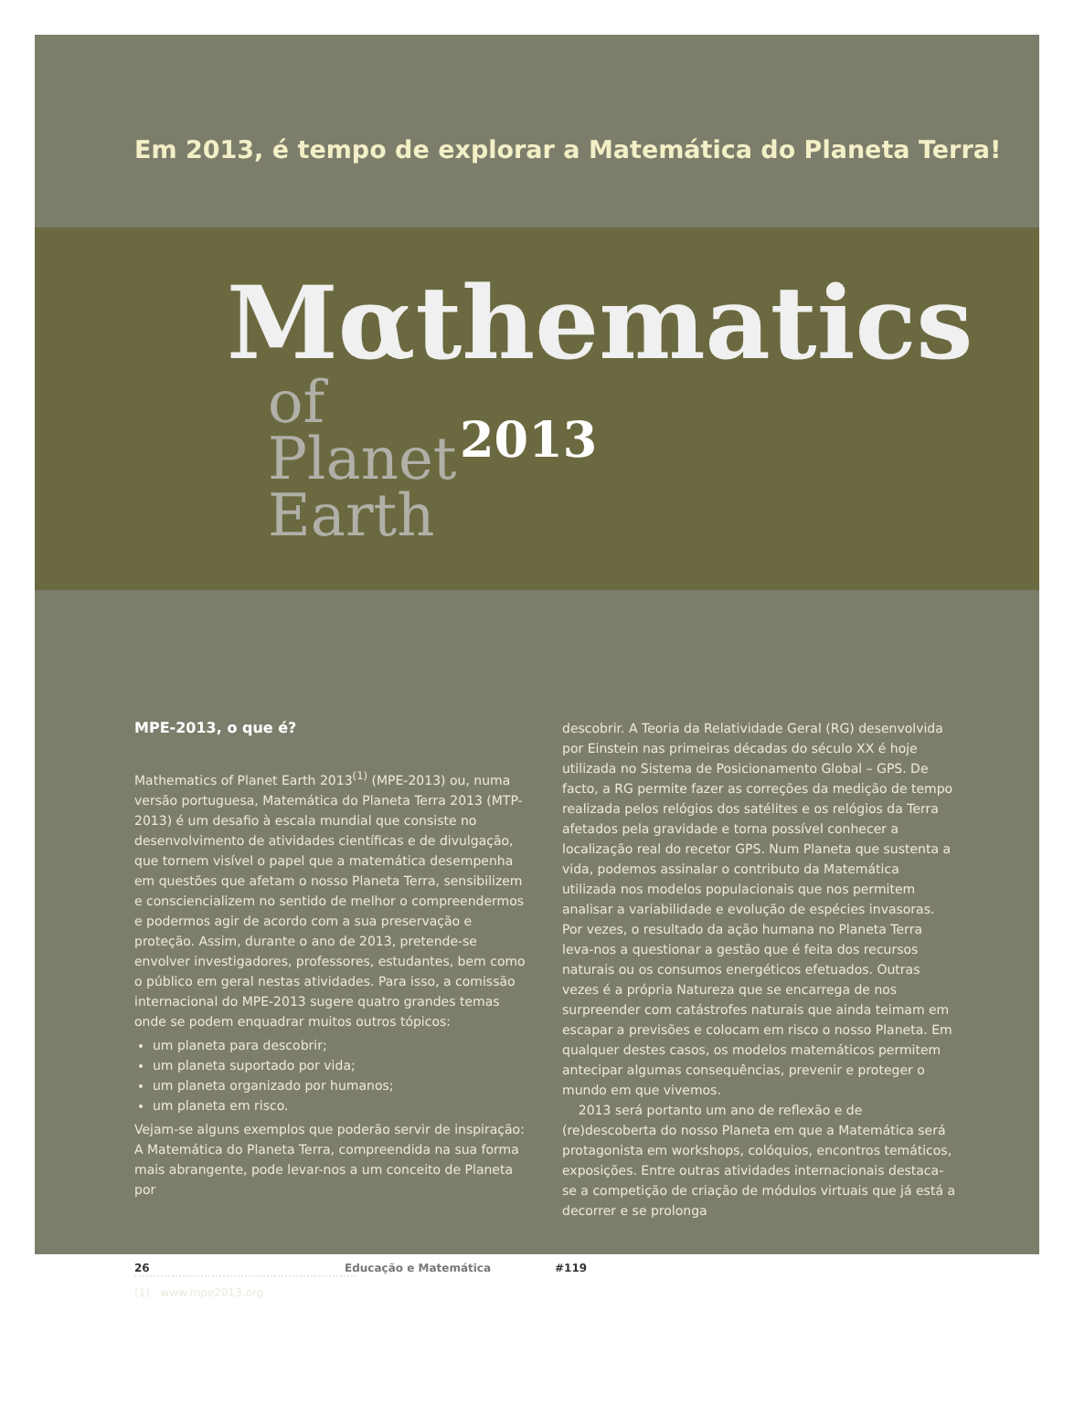Em 2013, é tempo de explorar a Matemática do Planeta Terra!
Mαthematics
of
Planet
Earth
2013
MPE-2013, o que é?
Mathematics of Planet Earth 2013<sup>(1)</sup> (MPE-2013) ou, numa versão portuguesa, Matemática do Planeta Terra 2013 (MTP-2013) é um desafio à escala mundial que consiste no desenvolvimento de atividades científicas e de divulgação, que tornem visível o papel que a matemática desempenha em questões que afetam o nosso Planeta Terra, sensibilizem e consciencializem no sentido de melhor o compreendermos e podermos agir de acordo com a sua preservação e proteção. Assim, durante o ano de 2013, pretende-se envolver investigadores, professores, estudantes, bem como o público em geral nestas atividades. Para isso, a comissão internacional do MPE-2013 sugere quatro grandes temas onde se podem enquadrar muitos outros tópicos:
um planeta para descobrir;
um planeta suportado por vida;
um planeta organizado por humanos;
um planeta em risco.
Vejam-se alguns exemplos que poderão servir de inspiração: A Matemática do Planeta Terra, compreendida na sua forma mais abrangente, pode levar-nos a um conceito de Planeta por
descobrir. A Teoria da Relatividade Geral (RG) desenvolvida por Einstein nas primeiras décadas do século XX é hoje utilizada no Sistema de Posicionamento Global – GPS. De facto, a RG permite fazer as correções da medição de tempo realizada pelos relógios dos satélites e os relógios da Terra afetados pela gravidade e torna possível conhecer a localização real do recetor GPS. Num Planeta que sustenta a vida, podemos assinalar o contributo da Matemática utilizada nos modelos populacionais que nos permitem analisar a variabilidade e evolução de espécies invasoras. Por vezes, o resultado da ação humana no Planeta Terra leva-nos a questionar a gestão que é feita dos recursos naturais ou os consumos energéticos efetuados. Outras vezes é a própria Natureza que se encarrega de nos surpreender com catástrofes naturais que ainda teimam em escapar a previsões e colocam em risco o nosso Planeta. Em qualquer destes casos, os modelos matemáticos permitem antecipar algumas consequências, prevenir e proteger o mundo em que vivemos.
2013 será portanto um ano de reflexão e de (re)descoberta do nosso Planeta em que a Matemática será protagonista em workshops, colóquios, encontros temáticos, exposições. Entre outras atividades internacionais destaca-se a competição de criação de módulos virtuais que já está a decorrer e se prolonga
(1) www.mpe2013.org
26 Educação e Matemática #119